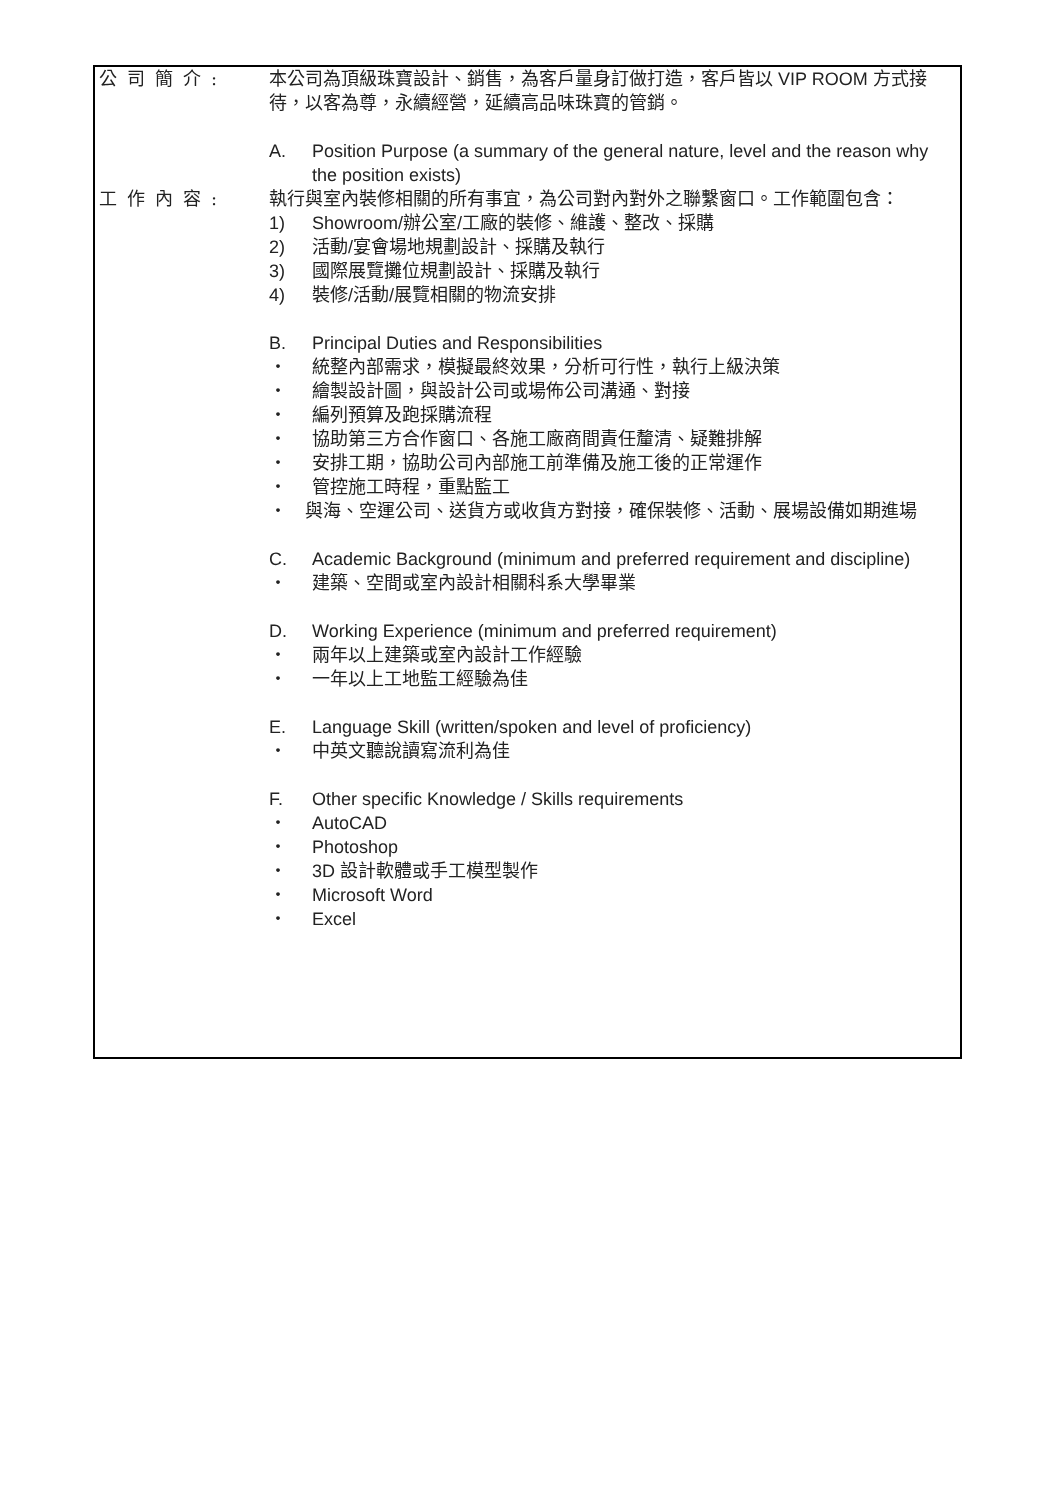公司簡介: 本公司為頂級珠寶設計、銷售，為客戶量身訂做打造，客戶皆以 VIP ROOM 方式接待，以客為尊，永續經營，延續高品味珠寶的管銷。
A. Position Purpose (a summary of the general nature, level and the reason why the position exists)
工作內容: 執行與室內裝修相關的所有事宜，為公司對內對外之聯繫窗口。工作範圍包含：
1) Showroom/辦公室/工廠的裝修、維護、整改、採購
2) 活動/宴會場地規劃設計、採購及執行
3) 國際展覽攤位規劃設計、採購及執行
4) 裝修/活動/展覽相關的物流安排
B. Principal Duties and Responsibilities
・ 統整內部需求，模擬最終效果，分析可行性，執行上級決策
・ 繪製設計圖，與設計公司或場佈公司溝通、對接
・ 編列預算及跑採購流程
・ 協助第三方合作窗口、各施工廠商間責任釐清、疑難排解
・ 安排工期，協助公司內部施工前準備及施工後的正常運作
・ 管控施工時程，重點監工
・　與海、空運公司、送貨方或收貨方對接，確保裝修、活動、展場設備如期進場
C. Academic Background (minimum and preferred requirement and discipline)
・ 建築、空間或室內設計相關科系大學畢業
D. Working Experience (minimum and preferred requirement)
・ 兩年以上建築或室內設計工作經驗
・ 一年以上工地監工經驗為佳
E. Language Skill (written/spoken and level of proficiency)
・ 中英文聽說讀寫流利為佳
F. Other specific Knowledge / Skills requirements
・ AutoCAD
・ Photoshop
・ 3D 設計軟體或手工模型製作
・ Microsoft Word
・ Excel